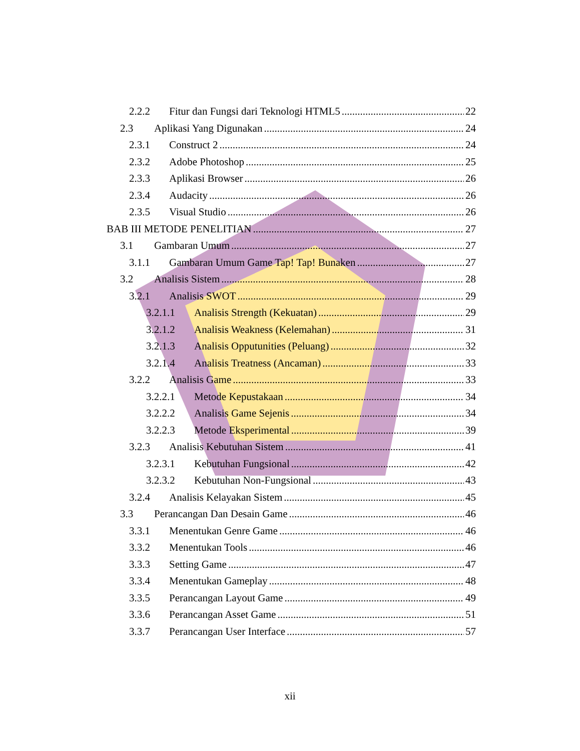2.2.2 Fitur dan Fungsi dari Teknologi HTML5 22
2.3 Aplikasi Yang Digunakan 24
2.3.1 Construct 2 24
2.3.2 Adobe Photoshop 25
2.3.3 Aplikasi Browser 26
2.3.4 Audacity 26
2.3.5 Visual Studio 26
BAB III METODE PENELITIAN 27
3.1 Gambaran Umum 27
3.1.1 Gambaran Umum Game Tap! Tap! Bunaken 27
3.2 Analisis Sistem 28
3.2.1 Analisis SWOT 29
3.2.1.1 Analisis Strength (Kekuatan) 29
3.2.1.2 Analisis Weakness (Kelemahan) 31
3.2.1.3 Analisis Opputunities (Peluang) 32
3.2.1.4 Analisis Treatness (Ancaman) 33
3.2.2 Analisis Game 33
3.2.2.1 Metode Kepustakaan 34
3.2.2.2 Analisis Game Sejenis 34
3.2.2.3 Metode Eksperimental 39
3.2.3 Analisis Kebutuhan Sistem 41
3.2.3.1 Kebutuhan Fungsional 42
3.2.3.2 Kebutuhan Non-Fungsional 43
3.2.4 Analisis Kelayakan Sistem 45
3.3 Perancangan Dan Desain Game 46
3.3.1 Menentukan Genre Game 46
3.3.2 Menentukan Tools 46
3.3.3 Setting Game 47
3.3.4 Menentukan Gameplay 48
3.3.5 Perancangan Layout Game 49
3.3.6 Perancangan Asset Game 51
3.3.7 Perancangan User Interface 57
xii